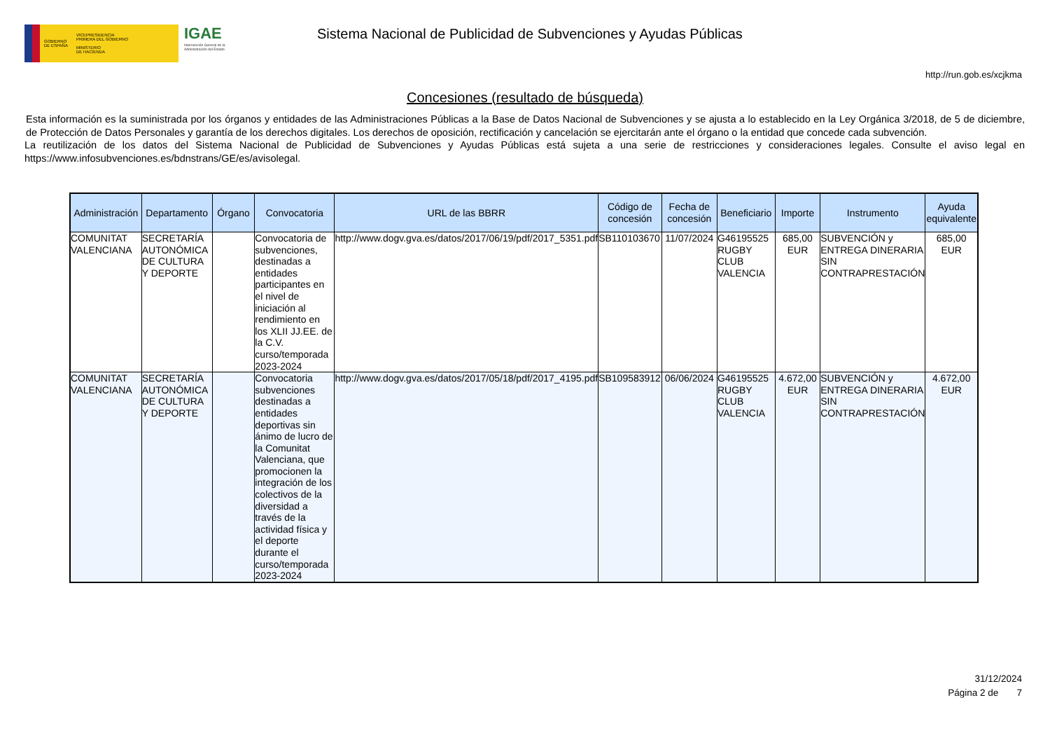GOBIERNO
DE ESPAÑA
VICEPRESIDENCIA
PRIMERA DEL GOBIERNO
MINISTERIO
DE HACIENDA
IGAE
Intervención General de la Administración del Estado
Sistema Nacional de Publicidad de Subvenciones y Ayudas Públicas
http://run.gob.es/xcjkma
Concesiones (resultado de búsqueda)
Esta información es la suministrada por los órganos y entidades de las Administraciones Públicas a la Base de Datos Nacional de Subvenciones y se ajusta a lo establecido en la Ley Orgánica 3/2018, de 5 de diciembre, de Protección de Datos Personales y garantía de los derechos digitales. Los derechos de oposición, rectificación y cancelación se ejercitarán ante el órgano o la entidad que concede cada subvención.
La reutilización de los datos del Sistema Nacional de Publicidad de Subvenciones y Ayudas Públicas está sujeta a una serie de restricciones y consideraciones legales. Consulte el aviso legal en https://www.infosubvenciones.es/bdnstrans/GE/es/avisolegal.
| Administración | Departamento | Órgano | Convocatoria | URL de las BBRR | Código de concesión | Fecha de concesión | Beneficiario | Importe | Instrumento | Ayuda equivalente |
| --- | --- | --- | --- | --- | --- | --- | --- | --- | --- | --- |
| COMUNITAT VALENCIANA | SECRETARÍA AUTONÓMICA DE CULTURA Y DEPORTE | | Convocatoria de subvenciones, destinadas a entidades participantes en el nivel de iniciación al rendimiento en los XLII JJ.EE. de la C.V. curso/temporada 2023-2024 | http://www.dogv.gva.es/datos/2017/06/19/pdf/2017_5351.pdf | SB110103670 | 11/07/2024 | G46195525 RUGBY CLUB VALENCIA | 685,00 EUR | SUBVENCIÓN y ENTREGA DINERARIA SIN CONTRAPRESTACIÓN | 685,00 EUR |
| COMUNITAT VALENCIANA | SECRETARÍA AUTONÓMICA DE CULTURA Y DEPORTE | | Convocatoria subvenciones destinadas a entidades deportivas sin ánimo de lucro de la Comunitat Valenciana, que promocionen la integración de los colectivos de la diversidad a través de la actividad física y el deporte durante el curso/temporada 2023-2024 | http://www.dogv.gva.es/datos/2017/05/18/pdf/2017_4195.pdf | SB109583912 | 06/06/2024 | G46195525 RUGBY CLUB VALENCIA | 4.672,00 EUR | SUBVENCIÓN y ENTREGA DINERARIA SIN CONTRAPRESTACIÓN | 4.672,00 EUR |
31/12/2024
Página 2 de 7